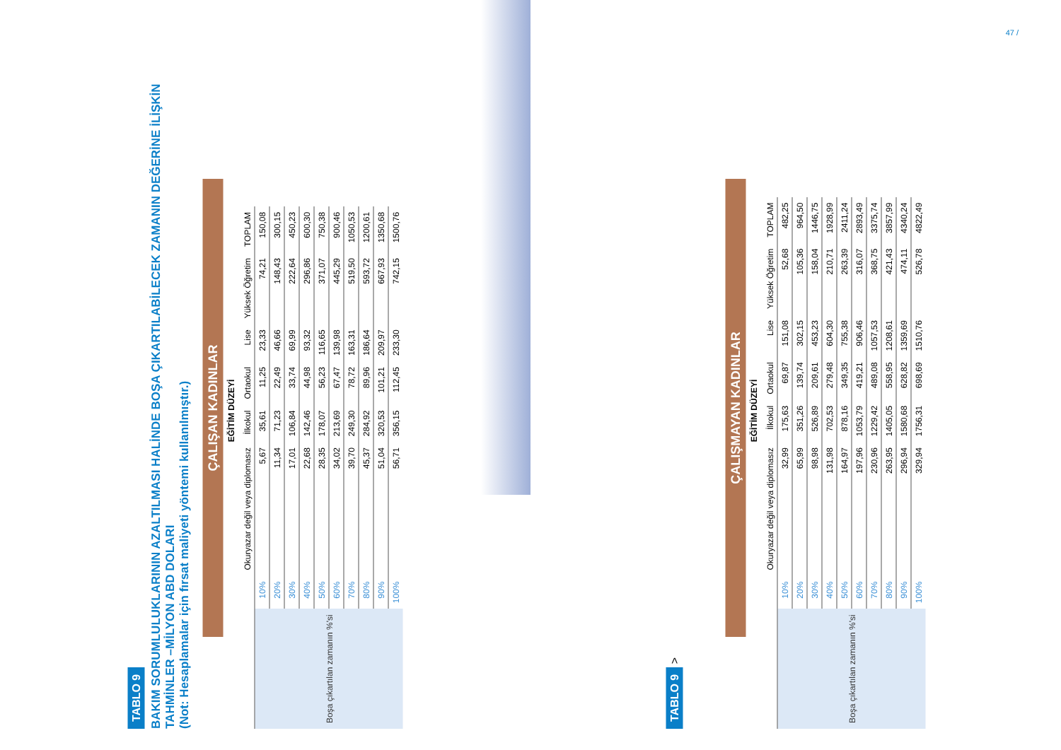TABLO 9
BAKIM SORUMLULUKLARININ AZALTILMASI HALİNDE BOŞA ÇIKARTILABİLECEK ZAMANIN DEĞERİNE İLİŞKİN TAHMİNLER –MİLYON ABD DOLARI
(Not: Hesaplamalar için fırsat maliyeti yöntemi kullanılmıştır.)
ÇALIŞAN KADINLAR
EĞİTİM DÜZEYİ
| | | Okuryazar değil veya diplomasız | İlkokul | Ortaokul | Lise | Yüksek Öğretim | TOPLAM |
| --- | --- | --- | --- | --- | --- | --- | --- |
| Boşa çıkartılan zamanın %'si | 10% | 5,67 | 35,61 | 11,25 | 23,33 | 74,21 | 150,08 |
| | 20% | 11,34 | 71,23 | 22,49 | 46,66 | 148,43 | 300,15 |
| | 30% | 17,01 | 106,84 | 33,74 | 69,99 | 222,64 | 450,23 |
| | 40% | 22,68 | 142,46 | 44,98 | 93,32 | 296,86 | 600,30 |
| | 50% | 28,35 | 178,07 | 56,23 | 116,65 | 371,07 | 750,38 |
| | 60% | 34,02 | 213,69 | 67,47 | 139,98 | 445,29 | 900,46 |
| | 70% | 39,70 | 249,30 | 78,72 | 163,31 | 519,50 | 1050,53 |
| | 80% | 45,37 | 284,92 | 89,96 | 186,64 | 593,72 | 1200,61 |
| | 90% | 51,04 | 320,53 | 101,21 | 209,97 | 667,93 | 1350,68 |
| | 100% | 56,71 | 356,15 | 112,45 | 233,30 | 742,15 | 1500,76 |
47 /
TABLO 9 >
ÇALIŞMAYAN KADINLAR
EĞİTİM DÜZEYİ
| | | Okuryazar değil veya diplomasız | İlkokul | Ortaokul | Lise | Yüksek Öğretim | TOPLAM |
| --- | --- | --- | --- | --- | --- | --- | --- |
| Boşa çıkartılan zamanın %'si | 10% | 32,99 | 175,63 | 69,87 | 151,08 | 52,68 | 482,25 |
| | 20% | 65,99 | 351,26 | 139,74 | 302,15 | 105,36 | 964,50 |
| | 30% | 98,98 | 526,89 | 209,61 | 453,23 | 158,04 | 1446,75 |
| | 40% | 131,98 | 702,53 | 279,48 | 604,30 | 210,71 | 1928,99 |
| | 50% | 164,97 | 878,16 | 349,35 | 755,38 | 263,39 | 2411,24 |
| | 60% | 197,96 | 1053,79 | 419,21 | 906,46 | 316,07 | 2893,49 |
| | 70% | 230,96 | 1229,42 | 489,08 | 1057,53 | 368,75 | 3375,74 |
| | 80% | 263,95 | 1405,05 | 558,95 | 1208,61 | 421,43 | 3857,99 |
| | 90% | 296,94 | 1580,68 | 628,82 | 1359,69 | 474,11 | 4340,24 |
| | 100% | 329,94 | 1756,31 | 698,69 | 1510,76 | 526,78 | 4822,49 |